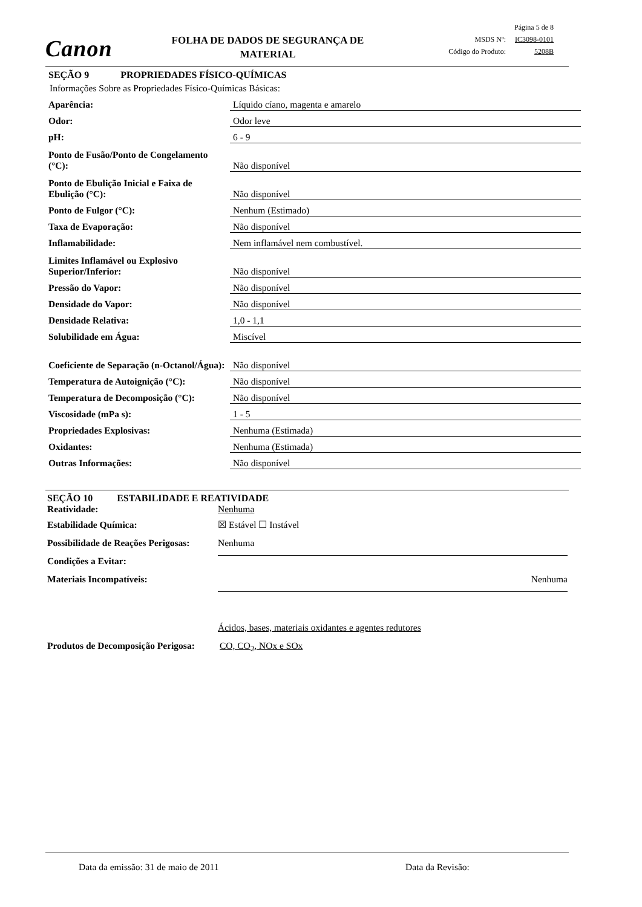Canon
FOLHA DE DADOS DE SEGURANÇA DE MATERIAL
Página 5 de 8
MSDS Nº: IC3098-0101
Código do Produto: 5208B
SEÇÃO 9 PROPRIEDADES FÍSICO-QUÍMICAS
Informações Sobre as Propriedades Físico-Químicas Básicas:
| Aparência: | Líquido cíano, magenta e amarelo |
| Odor: | Odor leve |
| pH: | 6 - 9 |
| Ponto de Fusão/Ponto de Congelamento (°C): | Não disponível |
| Ponto de Ebulição Inicial e Faixa de Ebulição (°C): | Não disponível |
| Ponto de Fulgor (°C): | Nenhum (Estimado) |
| Taxa de Evaporação: | Não disponível |
| Inflamabilidade: | Nem inflamável nem combustível. |
| Limites Inflamável ou Explosivo Superior/Inferior: | Não disponível |
| Pressão do Vapor: | Não disponível |
| Densidade do Vapor: | Não disponível |
| Densidade Relativa: | 1,0 - 1,1 |
| Solubilidade em Água: | Miscível |
| Coeficiente de Separação (n-Octanol/Água): | Não disponível |
| Temperatura de Autoignição (°C): | Não disponível |
| Temperatura de Decomposição (°C): | Não disponível |
| Viscosidade (mPa s): | 1 - 5 |
| Propriedades Explosivas: | Nenhuma (Estimada) |
| Oxidantes: | Nenhuma (Estimada) |
| Outras Informações: | Não disponível |
SEÇÃO 10 ESTABILIDADE E REATIVIDADE
Reatividade: Nenhuma
Estabilidade Química: ☒ Estável ☐ Instável
Possibilidade de Reações Perigosas: Nenhuma
Condições a Evitar:
Materiais Incompatíveis: Nenhuma
Ácidos, bases, materiais oxidantes e agentes redutores
Produtos de Decomposição Perigosa: CO, CO<sub>2</sub>, NOx e SOx
Data da emissão: 31 de maio de 2011
Data da Revisão: